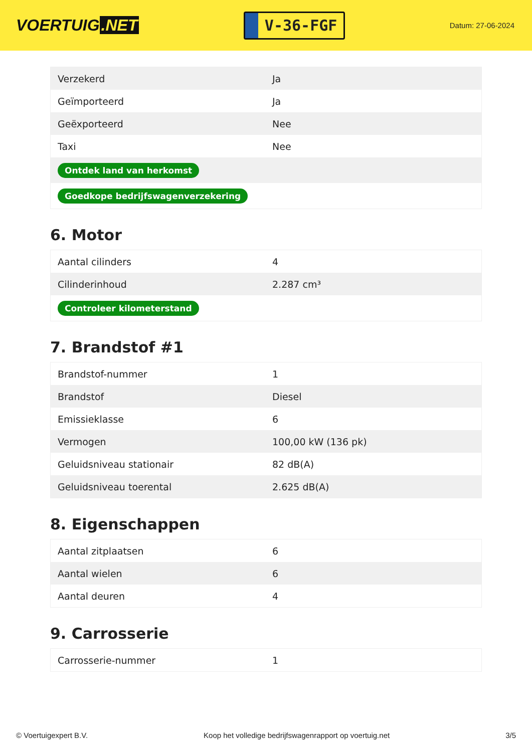VOERTUIG.NET
V-36-FGF
Datum: 27-06-2024
| Verzekerd | Ja |
| Geïmporteerd | Ja |
| Geëxporteerd | Nee |
| Taxi | Nee |
| Ontdek land van herkomst | |
| Goedkope bedrijfswagenverzekering | |
6. Motor
| Aantal cilinders | 4 |
| Cilinderinhoud | 2.287 cm³ |
| Controleer kilometerstand | |
7. Brandstof #1
| Brandstof-nummer | 1 |
| Brandstof | Diesel |
| Emissieklasse | 6 |
| Vermogen | 100,00 kW (136 pk) |
| Geluidsniveau stationair | 82 dB(A) |
| Geluidsniveau toerental | 2.625 dB(A) |
8. Eigenschappen
| Aantal zitplaatsen | 6 |
| Aantal wielen | 6 |
| Aantal deuren | 4 |
9. Carrosserie
| Carrosserie-nummer | 1 |
© Voertuigexpert B.V. Koop het volledige bedrijfswagenrapport op voertuig.net 3/5